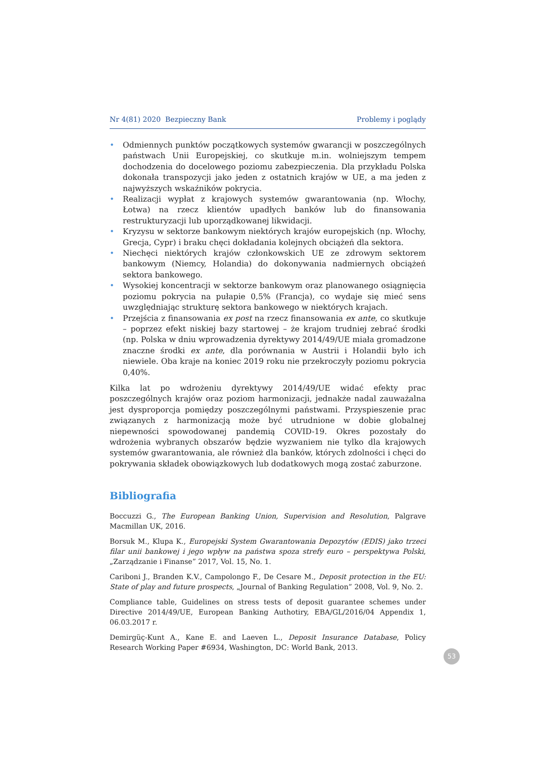Nr 4(81) 2020 Bezpieczny Bank Problemy i poglądy
• Odmiennych punktów początkowych systemów gwarancji w poszczególnych państwach Unii Europejskiej, co skutkuje m.in. wolniejszym tempem dochodzenia do docelowego poziomu zabezpieczenia. Dla przykładu Polska dokonała transpozycji jako jeden z ostatnich krajów w UE, a ma jeden z najwyższych wskaźników pokrycia.
• Realizacji wypłat z krajowych systemów gwarantowania (np. Włochy, Łotwa) na rzecz klientów upadłych banków lub do finansowania restrukturyzacji lub uporządkowanej likwidacji.
• Kryzysu w sektorze bankowym niektórych krajów europejskich (np. Włochy, Grecja, Cypr) i braku chęci dokładania kolejnych obciążeń dla sektora.
• Niechęci niektórych krajów członkowskich UE ze zdrowym sektorem bankowym (Niemcy, Holandia) do dokonywania nadmiernych obciążeń sektora bankowego.
• Wysokiej koncentracji w sektorze bankowym oraz planowanego osiągnięcia poziomu pokrycia na pułapie 0,5% (Francja), co wydaje się mieć sens uwzględniając strukturę sektora bankowego w niektórych krajach.
• Przejścia z finansowania ex post na rzecz finansowania ex ante, co skutkuje – poprzez efekt niskiej bazy startowej – że krajom trudniej zebrać środki (np. Polska w dniu wprowadzenia dyrektywy 2014/49/UE miała gromadzone znaczne środki ex ante, dla porównania w Austrii i Holandii było ich niewiele. Oba kraje na koniec 2019 roku nie przekroczyły poziomu pokrycia 0,40%.
Kilka lat po wdrożeniu dyrektywy 2014/49/UE widać efekty prac poszczególnych krajów oraz poziom harmonizacji, jednakże nadal zauważalna jest dysproporcja pomiędzy poszczególnymi państwami. Przyspieszenie prac związanych z harmonizacją może być utrudnione w dobie globalnej niepewności spowodowanej pandemią COVID-19. Okres pozostały do wdrożenia wybranych obszarów będzie wyzwaniem nie tylko dla krajowych systemów gwarantowania, ale również dla banków, których zdolności i chęci do pokrywania składek obowiązkowych lub dodatkowych mogą zostać zaburzone.
Bibliografia
Boccuzzi G., The European Banking Union, Supervision and Resolution, Palgrave Macmillan UK, 2016.
Borsuk M., Klupa K., Europejski System Gwarantowania Depozytów (EDIS) jako trzeci filar unii bankowej i jego wpływ na państwa spoza strefy euro – perspektywa Polski, „Zarządzanie i Finanse” 2017, Vol. 15, No. 1.
Cariboni J., Branden K.V., Campolongo F., De Cesare M., Deposit protection in the EU: State of play and future prospects, „Journal of Banking Regulation” 2008, Vol. 9, No. 2.
Compliance table, Guidelines on stress tests of deposit guarantee schemes under Directive 2014/49/UE, European Banking Authotiry, EBA/GL/2016/04 Appendix 1, 06.03.2017 r.
Demirgüç-Kunt A., Kane E. and Laeven L., Deposit Insurance Database, Policy Research Working Paper #6934, Washington, DC: World Bank, 2013.
53